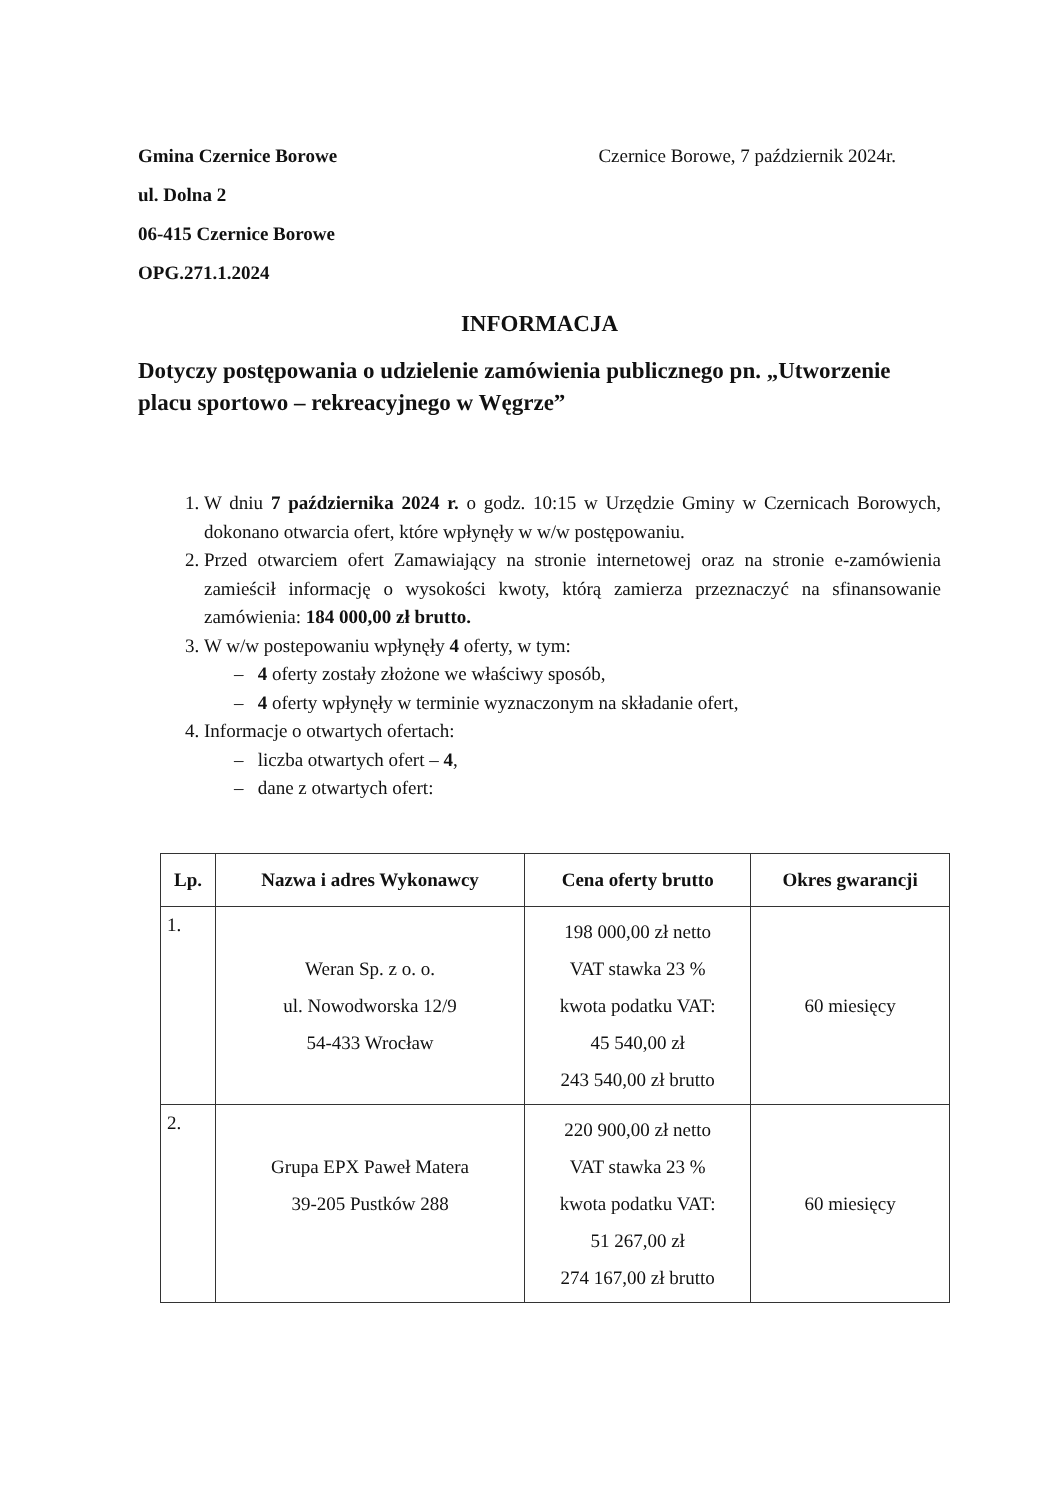Gmina Czernice Borowe
ul. Dolna 2
06-415 Czernice Borowe
OPG.271.1.2024
Czernice Borowe, 7 październik 2024r.
INFORMACJA
Dotyczy postępowania o udzielenie zamówienia publicznego pn. „Utworzenie placu sportowo – rekreacyjnego w Węgrze”
1. W dniu 7 października 2024 r. o godz. 10:15 w Urzędzie Gminy w Czernicach Borowych, dokonano otwarcia ofert, które wpłynęły w w/w postępowaniu.
2. Przed otwarciem ofert Zamawiający na stronie internetowej oraz na stronie e-zamówienia zamieścił informację o wysokości kwoty, którą zamierza przeznaczyć na sfinansowanie zamówienia: 184 000,00 zł brutto.
3. W w/w postepowaniu wpłynęły 4 oferty, w tym:
– 4 oferty zostały złożone we właściwy sposób,
– 4 oferty wpłynęły w terminie wyznaczonym na składanie ofert,
4. Informacje o otwartych ofertach:
– liczba otwartych ofert – 4,
– dane z otwartych ofert:
| Lp. | Nazwa i adres Wykonawcy | Cena oferty brutto | Okres gwarancji |
| --- | --- | --- | --- |
| 1. | Weran Sp. z o. o. ul. Nowodworska 12/9 54-433 Wrocław | 198 000,00 zł netto VAT stawka 23 % kwota podatku VAT: 45 540,00 zł 243 540,00 zł brutto | 60 miesięcy |
| 2. | Grupa EPX Paweł Matera 39-205 Pustków 288 | 220 900,00 zł netto VAT stawka 23 % kwota podatku VAT: 51 267,00 zł 274 167,00 zł brutto | 60 miesięcy |